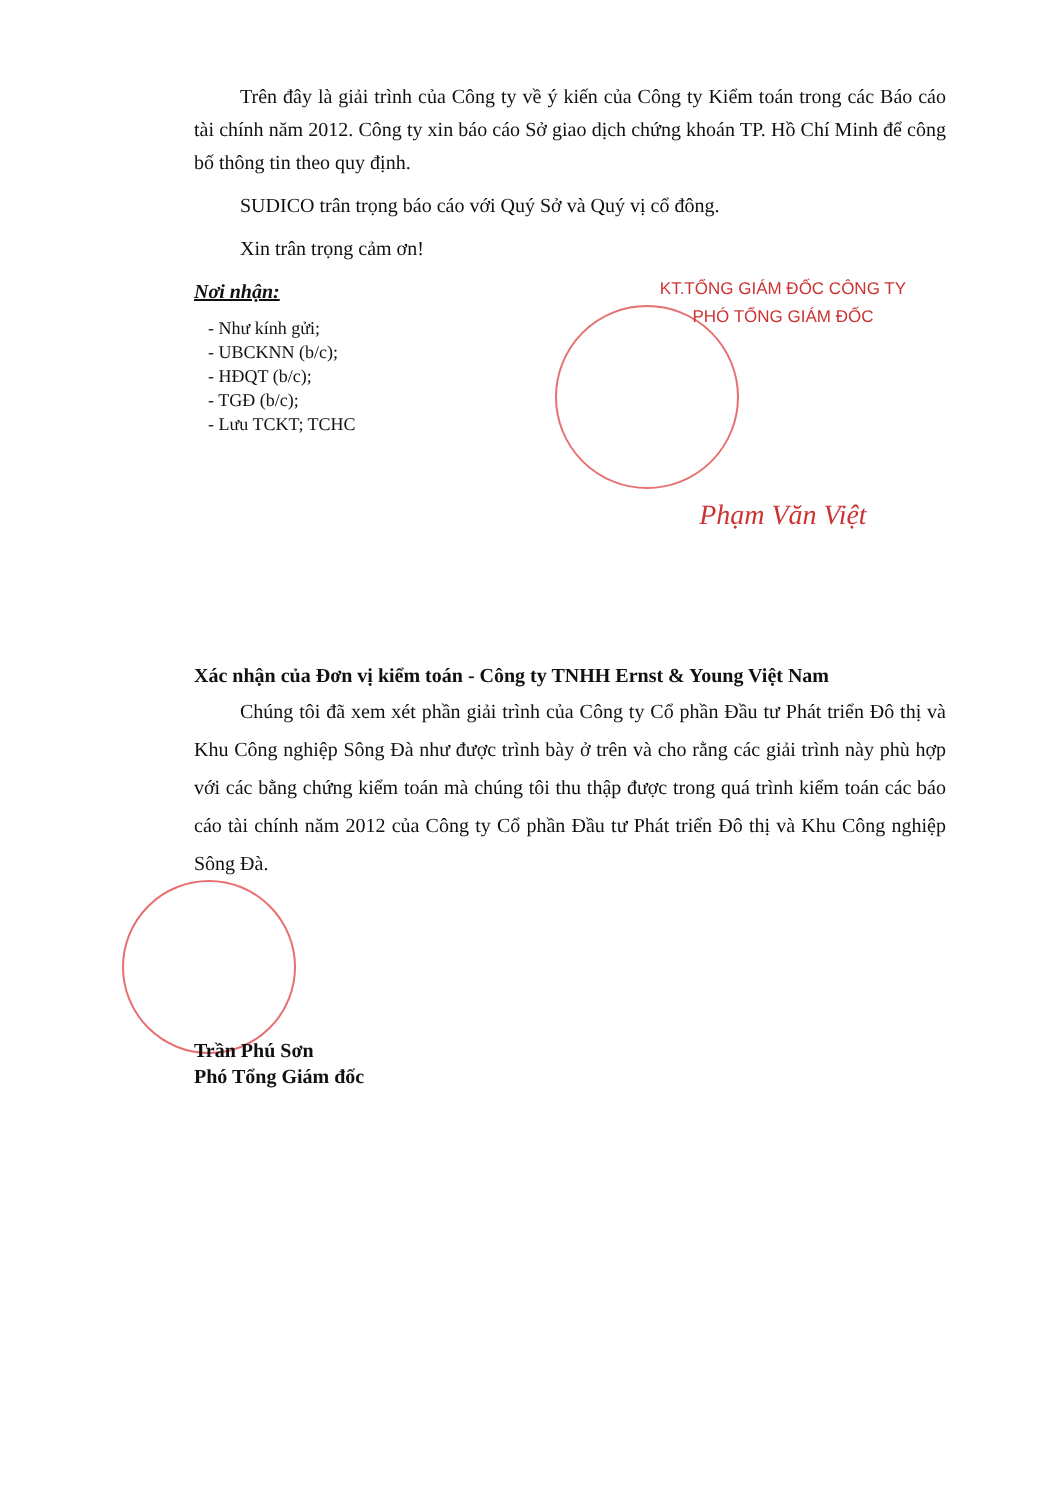Trên đây là giải trình của Công ty về ý kiến của Công ty Kiểm toán trong các Báo cáo tài chính năm 2012. Công ty xin báo cáo Sở giao dịch chứng khoán TP. Hồ Chí Minh để công bố thông tin theo quy định.
SUDICO trân trọng báo cáo với Quý Sở và Quý vị cổ đông.
Xin trân trọng cảm ơn!
Nơi nhận:
- Như kính gửi;
- UBCKNN (b/c);
- HĐQT (b/c);
- TGĐ (b/c);
- Lưu TCKT; TCHC
KT.TỔNG GIÁM ĐỐC CÔNG TY
PHÓ TỔNG GIÁM ĐỐC
Phạm Văn Việt
Xác nhận của Đơn vị kiểm toán - Công ty TNHH Ernst & Young Việt Nam
Chúng tôi đã xem xét phần giải trình của Công ty Cổ phần Đầu tư Phát triển Đô thị và Khu Công nghiệp Sông Đà như được trình bày ở trên và cho rằng các giải trình này phù hợp với các bằng chứng kiểm toán mà chúng tôi thu thập được trong quá trình kiểm toán các báo cáo tài chính năm 2012 của Công ty Cổ phần Đầu tư Phát triển Đô thị và Khu Công nghiệp Sông Đà.
Trần Phú Sơn
Phó Tổng Giám đốc